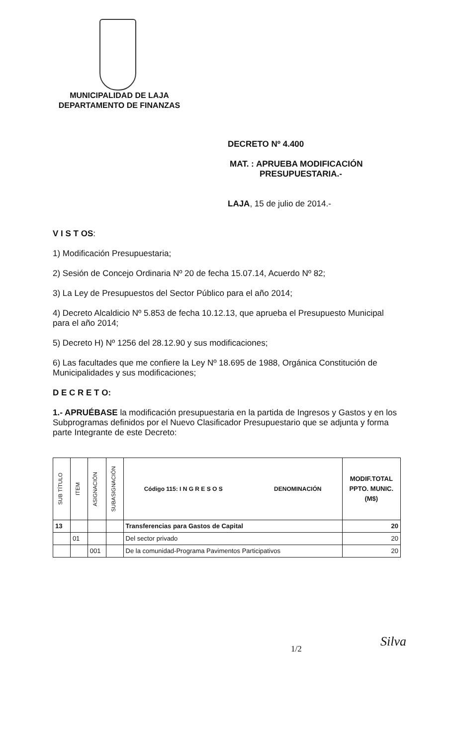MUNICIPALIDAD DE LAJA
DEPARTAMENTO DE FINANZAS
DECRETO Nº 4.400
MAT. : APRUEBA MODIFICACIÓN
PRESUPUESTARIA.-
LAJA, 15 de julio de 2014.-
V I S T OS:
1) Modificación Presupuestaria;
2) Sesión de Concejo Ordinaria Nº 20 de fecha 15.07.14, Acuerdo Nº 82;
3) La Ley de Presupuestos del Sector Público para el año 2014;
4) Decreto Alcaldicio Nº 5.853 de fecha 10.12.13, que aprueba el Presupuesto Municipal para el año 2014;
5) Decreto H) Nº 1256 del 28.12.90 y sus modificaciones;
6) Las facultades que me confiere la Ley Nº 18.695 de 1988, Orgánica Constitución de Municipalidades y sus modificaciones;
D E C R E T O:
1.- APRUÉBASE la modificación presupuestaria en la partida de Ingresos y Gastos y en los Subprogramas definidos por el Nuevo Clasificador Presupuestario que se adjunta y forma parte Integrante de este Decreto:
| SUB TÍTULO | ITEM | ASIGNACIÓN | SUBASIGNACIÓN | Código 115: I N G R E S O S DENOMINACIÓN | MODIF.TOTAL PPTO. MUNIC. (M$) |
| --- | --- | --- | --- | --- | --- |
| 13 | | | | Transferencias para Gastos de Capital | 20 |
| | 01 | | | Del sector privado | 20 |
| | | 001 | | De la comunidad-Programa Pavimentos Participativos | 20 |
1/2 Silva